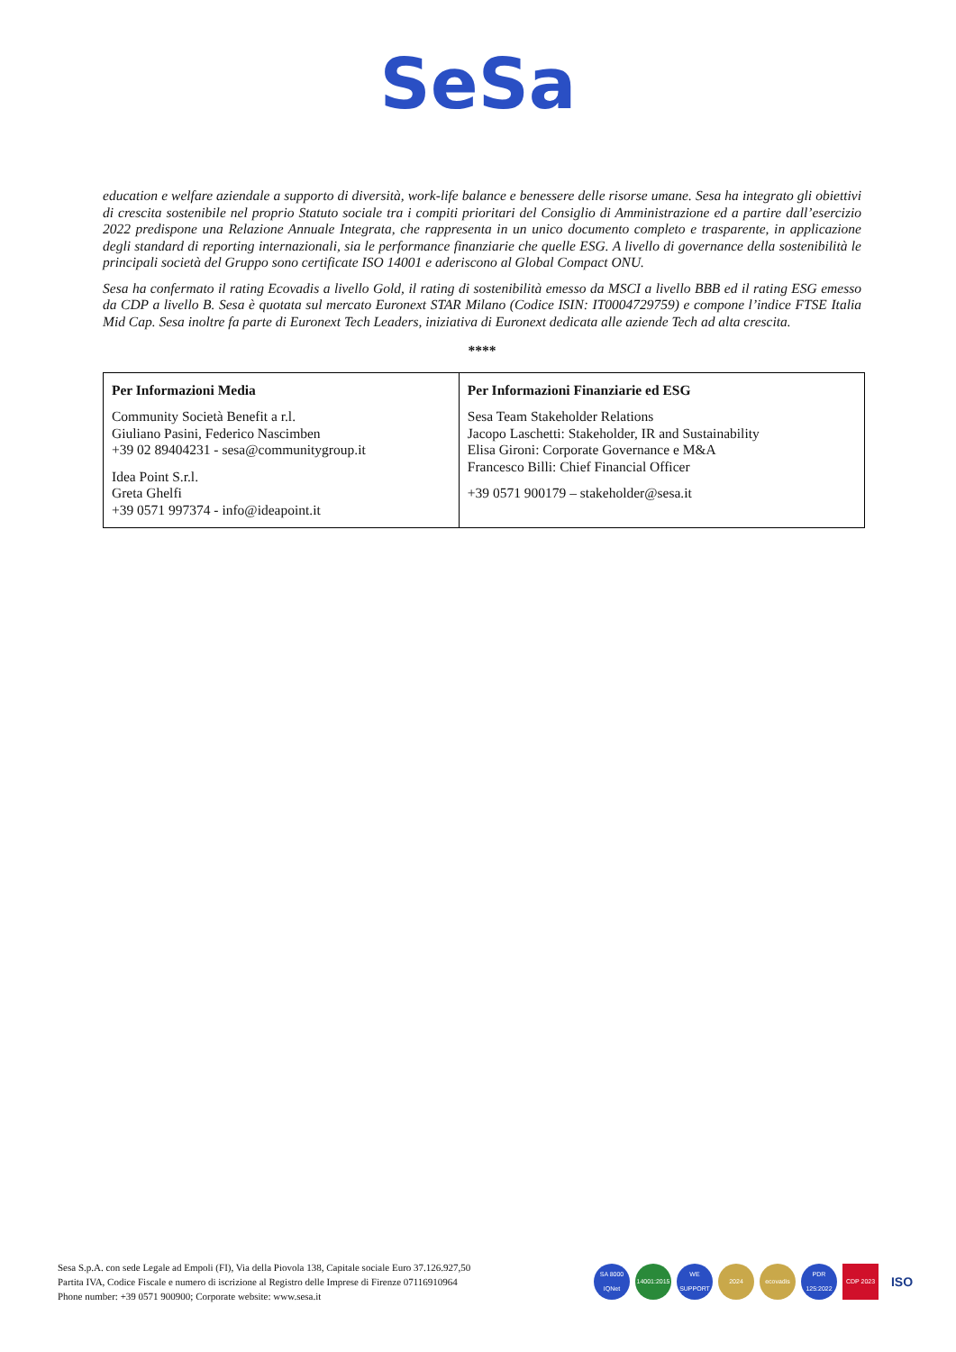SeSa
education e welfare aziendale a supporto di diversità, work-life balance e benessere delle risorse umane. Sesa ha integrato gli obiettivi di crescita sostenibile nel proprio Statuto sociale tra i compiti prioritari del Consiglio di Amministrazione ed a partire dall’esercizio 2022 predispone una Relazione Annuale Integrata, che rappresenta in un unico documento completo e trasparente, in applicazione degli standard di reporting internazionali, sia le performance finanziarie che quelle ESG. A livello di governance della sostenibilità le principali società del Gruppo sono certificate ISO 14001 e aderiscono al Global Compact ONU.
Sesa ha confermato il rating Ecovadis a livello Gold, il rating di sostenibilità emesso da MSCI a livello BBB ed il rating ESG emesso da CDP a livello B. Sesa è quotata sul mercato Euronext STAR Milano (Codice ISIN: IT0004729759) e compone l’indice FTSE Italia Mid Cap. Sesa inoltre fa parte di Euronext Tech Leaders, iniziativa di Euronext dedicata alle aziende Tech ad alta crescita.
****
| Per Informazioni Media Community Società Benefit a r.l. Giuliano Pasini, Federico Nascimben +39 02 89404231 - sesa@communitygroup.it Idea Point S.r.l. Greta Ghelfi +39 0571 997374 - info@ideapoint.it | Per Informazioni Finanziarie ed ESG Sesa Team Stakeholder Relations Jacopo Laschetti: Stakeholder, IR and Sustainability Elisa Gironi: Corporate Governance e M&A Francesco Billi: Chief Financial Officer +39 0571 900179 – stakeholder@sesa.it |
Sesa S.p.A. con sede Legale ad Empoli (FI), Via della Piovola 138, Capitale sociale Euro 37.126.927,50
Partita IVA, Codice Fiscale e numero di iscrizione al Registro delle Imprese di Firenze 07116910964
Phone number: +39 0571 900900; Corporate website: www.sesa.it
SA 8000 IQNet 14001:2015 WE SUPPORT 2024 ecovadis PDR 125:2022 CDP 2023 ISO